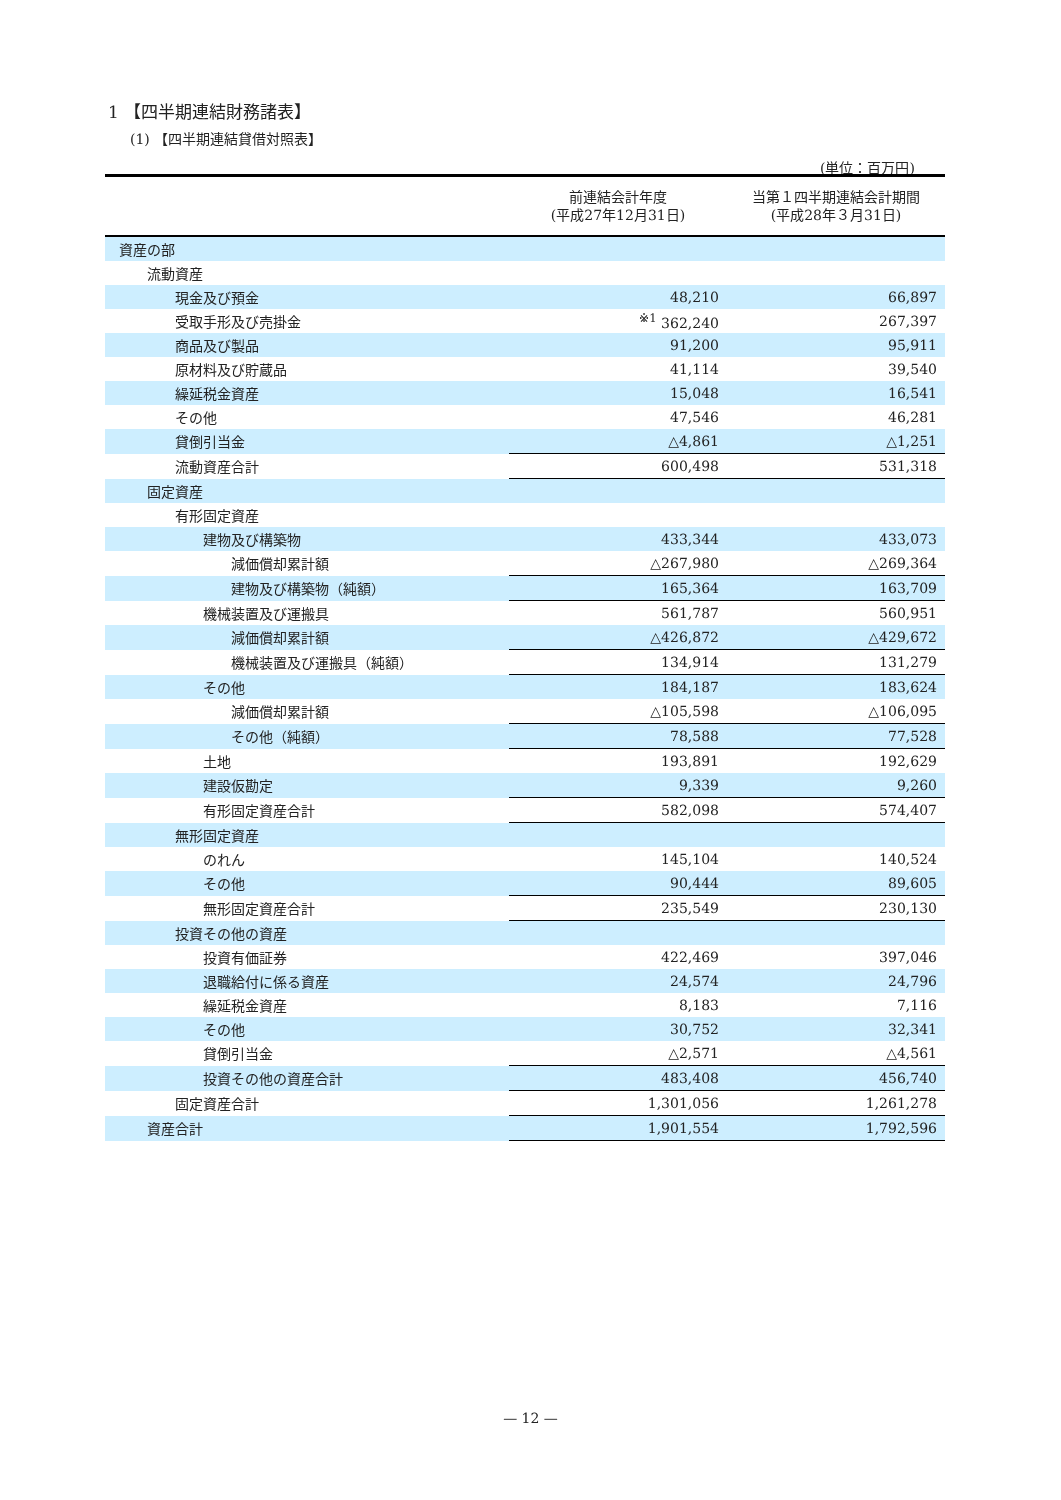1 【四半期連結財務諸表】
(1) 【四半期連結貸借対照表】
(単位：百万円)
| | 前連結会計年度 (平成27年12月31日) | 当第１四半期連結会計期間 (平成28年３月31日) |
| --- | --- | --- |
| 資産の部 | | |
| 流動資産 | | |
| 現金及び預金 | 48,210 | 66,897 |
| 受取手形及び売掛金 | <sup>※1</sup> 362,240 | 267,397 |
| 商品及び製品 | 91,200 | 95,911 |
| 原材料及び貯蔵品 | 41,114 | 39,540 |
| 繰延税金資産 | 15,048 | 16,541 |
| その他 | 47,546 | 46,281 |
| 貸倒引当金 | △4,861 | △1,251 |
| 流動資産合計 | 600,498 | 531,318 |
| 固定資産 | | |
| 有形固定資産 | | |
| 建物及び構築物 | 433,344 | 433,073 |
| 減価償却累計額 | △267,980 | △269,364 |
| 建物及び構築物（純額） | 165,364 | 163,709 |
| 機械装置及び運搬具 | 561,787 | 560,951 |
| 減価償却累計額 | △426,872 | △429,672 |
| 機械装置及び運搬具（純額） | 134,914 | 131,279 |
| その他 | 184,187 | 183,624 |
| 減価償却累計額 | △105,598 | △106,095 |
| その他（純額） | 78,588 | 77,528 |
| 土地 | 193,891 | 192,629 |
| 建設仮勘定 | 9,339 | 9,260 |
| 有形固定資産合計 | 582,098 | 574,407 |
| 無形固定資産 | | |
| のれん | 145,104 | 140,524 |
| その他 | 90,444 | 89,605 |
| 無形固定資産合計 | 235,549 | 230,130 |
| 投資その他の資産 | | |
| 投資有価証券 | 422,469 | 397,046 |
| 退職給付に係る資産 | 24,574 | 24,796 |
| 繰延税金資産 | 8,183 | 7,116 |
| その他 | 30,752 | 32,341 |
| 貸倒引当金 | △2,571 | △4,561 |
| 投資その他の資産合計 | 483,408 | 456,740 |
| 固定資産合計 | 1,301,056 | 1,261,278 |
| 資産合計 | 1,901,554 | 1,792,596 |
— 12 —